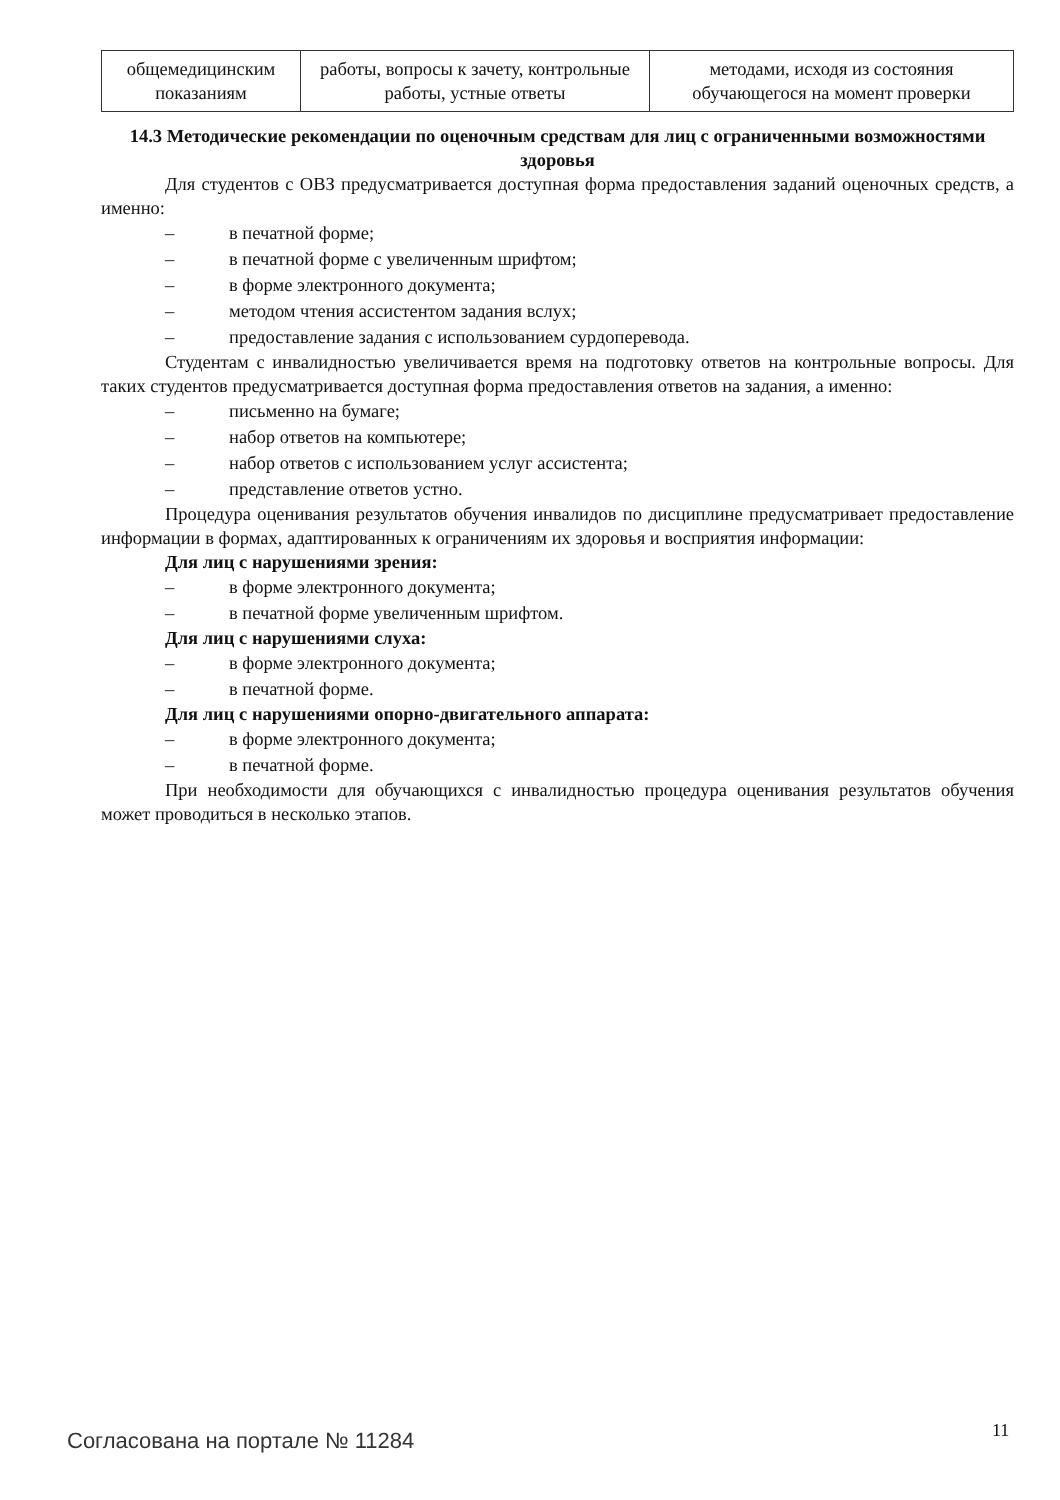| общемедицинским показаниям | работы, вопросы к зачету, контрольные работы, устные ответы | методами, исходя из состояния обучающегося на момент проверки |
14.3 Методические рекомендации по оценочным средствам для лиц с ограниченными возможностями здоровья
Для студентов с ОВЗ предусматривается доступная форма предоставления заданий оценочных средств, а именно:
– в печатной форме;
– в печатной форме с увеличенным шрифтом;
– в форме электронного документа;
– методом чтения ассистентом задания вслух;
– предоставление задания с использованием сурдоперевода.
Студентам с инвалидностью увеличивается время на подготовку ответов на контрольные вопросы. Для таких студентов предусматривается доступная форма предоставления ответов на задания, а именно:
– письменно на бумаге;
– набор ответов на компьютере;
– набор ответов с использованием услуг ассистента;
– представление ответов устно.
Процедура оценивания результатов обучения инвалидов по дисциплине предусматривает предоставление информации в формах, адаптированных к ограничениям их здоровья и восприятия информации:
Для лиц с нарушениями зрения:
– в форме электронного документа;
– в печатной форме увеличенным шрифтом.
Для лиц с нарушениями слуха:
– в форме электронного документа;
– в печатной форме.
Для лиц с нарушениями опорно-двигательного аппарата:
– в форме электронного документа;
– в печатной форме.
При необходимости для обучающихся с инвалидностью процедура оценивания результатов обучения может проводиться в несколько этапов.
Согласована на портале № 11284 11